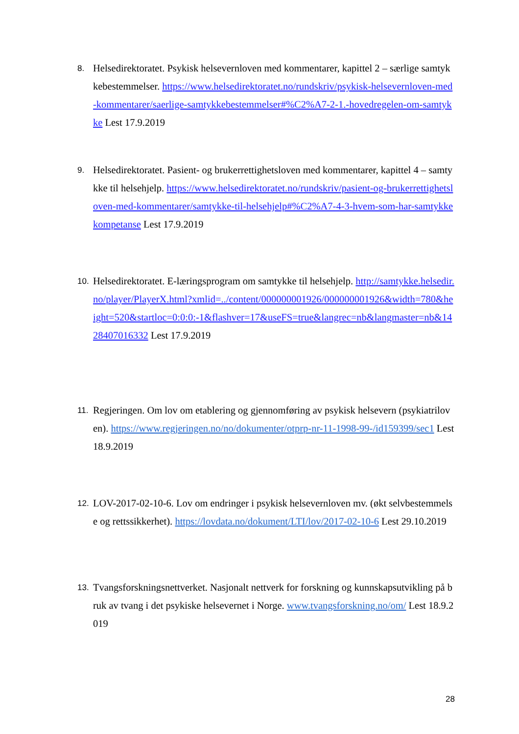8. Helsedirektoratet. Psykisk helsevernloven med kommentarer, kapittel 2 – særlige samtykkebestemmelser. https://www.helsedirektoratet.no/rundskriv/psykisk-helsevernloven-med-kommentarer/saerlige-samtykkebestemmelser#%C2%A7-2-1.-hovedregelen-om-samtykke Lest 17.9.2019
9. Helsedirektoratet. Pasient- og brukerrettighetsloven med kommentarer, kapittel 4 – samtykke til helsehjelp. https://www.helsedirektoratet.no/rundskriv/pasient-og-brukerrettighetsloven-med-kommentarer/samtykke-til-helsehjelp#%C2%A7-4-3-hvem-som-har-samtykkekompetanse Lest 17.9.2019
10. Helsedirektoratet. E-læringsprogram om samtykke til helsehjelp. http://samtykke.helsedir.no/player/PlayerX.html?xmlid=../content/000000001926/000000001926&width=780&height=520&startloc=0:0:0:-1&flashver=17&useFS=true&langrec=nb&langmaster=nb&1428407016332 Lest 17.9.2019
11. Regjeringen. Om lov om etablering og gjennomføring av psykisk helsevern (psykiatriloven). https://www.regjeringen.no/no/dokumenter/otprp-nr-11-1998-99-/id159399/sec1 Lest 18.9.2019
12. LOV-2017-02-10-6. Lov om endringer i psykisk helsevernloven mv. (økt selvbestemmelse og rettssikkerhet). https://lovdata.no/dokument/LTI/lov/2017-02-10-6 Lest 29.10.2019
13. Tvangsforskningsnettverket. Nasjonalt nettverk for forskning og kunnskapsutvikling på bruk av tvang i det psykiske helsevernet i Norge. www.tvangsforskning.no/om/ Lest 18.9.2019
28